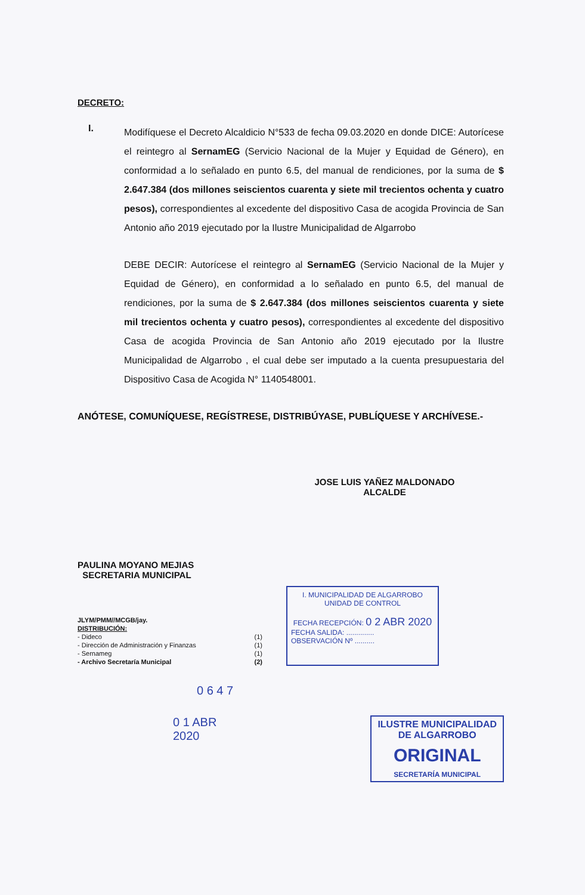DECRETO:
I.
Modifíquese el Decreto Alcaldicio N°533 de fecha 09.03.2020 en donde DICE: Autorícese el reintegro al SernamEG (Servicio Nacional de la Mujer y Equidad de Género), en conformidad a lo señalado en punto 6.5, del manual de rendiciones, por la suma de $ 2.647.384 (dos millones seiscientos cuarenta y siete mil trecientos ochenta y cuatro pesos), correspondientes al excedente del dispositivo Casa de acogida Provincia de San Antonio año 2019 ejecutado por la Ilustre Municipalidad de Algarrobo
DEBE DECIR: Autorícese el reintegro al SernamEG (Servicio Nacional de la Mujer y Equidad de Género), en conformidad a lo señalado en punto 6.5, del manual de rendiciones, por la suma de $ 2.647.384 (dos millones seiscientos cuarenta y siete mil trecientos ochenta y cuatro pesos), correspondientes al excedente del dispositivo Casa de acogida Provincia de San Antonio año 2019 ejecutado por la Ilustre Municipalidad de Algarrobo , el cual debe ser imputado a la cuenta presupuestaria del Dispositivo Casa de Acogida N° 1140548001.
ANÓTESE, COMUNÍQUESE, REGÍSTRESE, DISTRIBÚYASE, PUBLÍQUESE Y ARCHÍVESE.-
JOSE LUIS YAÑEZ MALDONADO
ALCALDE
PAULINA MOYANO MEJIAS
SECRETARIA MUNICIPAL
JLYM/PMM//MCGB/jay.
DISTRIBUCIÓN:
- Dideco (1)
- Dirección de Administración y Finanzas (1)
- Sernameg (1)
- Archivo Secretaría Municipal (2)
I. MUNICIPALIDAD DE ALGARROBO
UNIDAD DE CONTROL
FECHA RECEPCIÓN: 0 2 ABR 2020
FECHA SALIDA: ..............
OBSERVACIÓN Nº ..........
0 6 4 7
0 1 ABR 2020
ILUSTRE MUNICIPALIDAD
DE ALGARROBO
ORIGINAL
SECRETARÍA MUNICIPAL